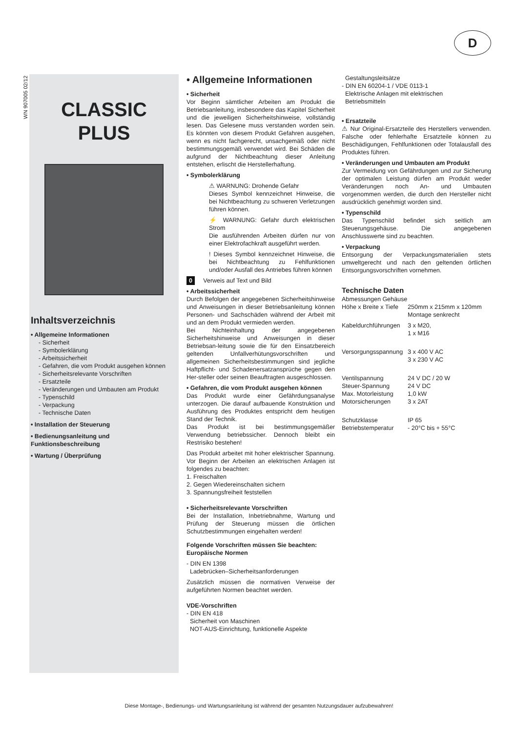D
WN 907005 02/12
CLASSIC
PLUS
Inhaltsverzeichnis
• Allgemeine Informationen
- Sicherheit
- Symbolerklärung
- Arbeitssicherheit
- Gefahren, die vom Produkt ausgehen können
- Sicherheitsrelevante Vorschriften
- Ersatzteile
- Veränderungen und Umbauten am Produkt
- Typenschild
- Verpackung
- Technische Daten
• Installation der Steuerung
• Bedienungsanleitung und Funktionsbeschreibung
• Wartung / Überprüfung
• Allgemeine Informationen
• Sicherheit
Vor Beginn sämtlicher Arbeiten am Produkt die Betriebsanleitung, insbesondere das Kapitel Sicherheit und die jeweiligen Sicherheitshinweise, vollständig lesen. Das Gelesene muss verstanden worden sein. Es könnten von diesem Produkt Gefahren ausgehen, wenn es nicht fachgerecht, unsachgemäß oder nicht bestimmungsgemäß verwendet wird. Bei Schäden die aufgrund der Nichtbeachtung dieser Anleitung entstehen, erlischt die Herstellerhaftung.
• Symbolerklärung
⚠ WARNUNG: Drohende Gefahr
Dieses Symbol kennzeichnet Hinweise, die bei Nichtbeachtung zu schweren Verletzungen führen können.
⚡ WARNUNG: Gefahr durch elektrischen Strom
Die ausführenden Arbeiten dürfen nur von einer Elektrofachkraft ausgeführt werden.
! Dieses Symbol kennzeichnet Hinweise, die bei Nichtbeachtung zu Fehlfunktionen und/oder Ausfall des Antriebes führen können
0 Verweis auf Text und Bild
• Arbeitssicherheit
Durch Befolgen der angegebenen Sicherheitshinweise und Anweisungen in dieser Betriebsanleitung können Personen- und Sachschäden während der Arbeit mit und an dem Produkt vermieden werden.
Bei Nichteinhaltung der angegebenen Sicherheitshinweise und Anweisungen in dieser Betriebsan-leitung sowie die für den Einsatzbereich geltenden Unfallverhütungsvorschriften und allgemeinen Sicherheitsbestimmungen sind jegliche Haftpflicht- und Schadenersatzansprüche gegen den Her-steller oder seinen Beauftragten ausgeschlossen.
• Gefahren, die vom Produkt ausgehen können
Das Produkt wurde einer Gefährdungsanalyse unterzogen. Die darauf aufbauende Konstruktion und Ausführung des Produktes entspricht dem heutigen Stand der Technik.
Das Produkt ist bei bestimmungsgemäßer Verwendung betriebssicher. Dennoch bleibt ein Restrisiko bestehen!
Das Produkt arbeitet mit hoher elektrischer Spannung. Vor Beginn der Arbeiten an elektrischen Anlagen ist folgendes zu beachten:
1. Freischalten
2. Gegen Wiedereinschalten sichern
3. Spannungsfreiheit feststellen
• Sicherheitsrelevante Vorschriften
Bei der Installation, Inbetriebnahme, Wartung und Prüfung der Steuerung müssen die örtlichen Schutzbestimmungen eingehalten werden!
Folgende Vorschriften müssen Sie beachten:
Europäische Normen
- DIN EN 1398
Ladebrücken–Sicherheitsanforderungen
Zusätzlich müssen die normativen Verweise der aufgeführten Normen beachtet werden.
VDE-Vorschriften
- DIN EN 418
Sicherheit von Maschinen
NOT-AUS-Einrichtung, funktionelle Aspekte
Gestaltungsleitsätze
- DIN EN 60204-1 / VDE 0113-1
Elektrische Anlagen mit elektrischen
Betriebsmitteln
• Ersatzteile
⚠ Nur Original-Ersatzteile des Herstellers verwenden. Falsche oder fehlerhafte Ersatzteile können zu Beschädigungen, Fehlfunktionen oder Totalausfall des Produktes führen.
• Veränderungen und Umbauten am Produkt
Zur Vermeidung von Gefährdungen und zur Sicherung der optimalen Leistung dürfen am Produkt weder Veränderungen noch An- und Umbauten vorgenommen werden, die durch den Hersteller nicht ausdrücklich genehmigt worden sind.
• Typenschild
Das Typenschild befindet sich seitlich am Steuerungsgehäuse. Die angegebenen Anschlusswerte sind zu beachten.
• Verpackung
Entsorgung der Verpackungsmaterialien stets umweltgerecht und nach den geltenden örtlichen Entsorgungsvorschriften vornehmen.
Technische Daten
| Abmessungen Gehäuse | |
| Höhe x Breite x Tiefe | 250mm x 215mm x 120mm Montage senkrecht |
| Kabeldurchführungen | 3 x M20, 1 x M16 |
| Versorgungsspannung | 3 x 400 V AC 3 x 230 V AC |
| Ventilspannung | 24 V DC / 20 W |
| Steuer-Spannung | 24 V DC |
| Max. Motorleistung | 1,0 kW |
| Motorsicherungen | 3 x 2AT |
| Schutzklasse | IP 65 |
| Betriebstemperatur | - 20°C bis + 55°C |
Diese Montage-, Bedienungs- und Wartungsanleitung ist während der gesamten Nutzungsdauer aufzubewahren!